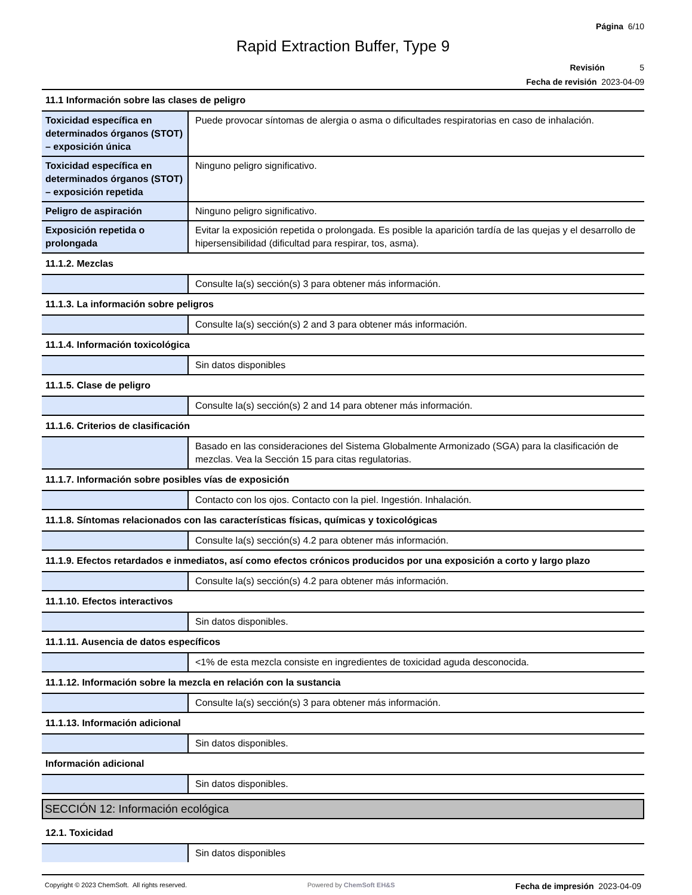Página 6/10
Rapid Extraction Buffer, Type 9
Revisión 5
Fecha de revisión 2023-04-09
| 11.1 Información sobre las clases de peligro | |
| Toxicidad específica en determinados órganos (STOT) – exposición única | Puede provocar síntomas de alergia o asma o dificultades respiratorias en caso de inhalación. |
| Toxicidad específica en determinados órganos (STOT) – exposición repetida | Ninguno peligro significativo. |
| Peligro de aspiración | Ninguno peligro significativo. |
| Exposición repetida o prolongada | Evitar la exposición repetida o prolongada. Es posible la aparición tardía de las quejas y el desarrollo de hipersensibilidad (dificultad para respirar, tos, asma). |
| 11.1.2. Mezclas | |
| | Consulte la(s) sección(s) 3 para obtener más información. |
| 11.1.3. La información sobre peligros | |
| | Consulte la(s) sección(s) 2 and 3 para obtener más información. |
| 11.1.4. Información toxicológica | |
| | Sin datos disponibles |
| 11.1.5. Clase de peligro | |
| | Consulte la(s) sección(s) 2 and 14 para obtener más información. |
| 11.1.6. Criterios de clasificación | |
| | Basado en las consideraciones del Sistema Globalmente Armonizado (SGA) para la clasificación de mezclas. Vea la Sección 15 para citas regulatorias. |
| 11.1.7. Información sobre posibles vías de exposición | |
| | Contacto con los ojos. Contacto con la piel. Ingestión. Inhalación. |
| 11.1.8. Síntomas relacionados con las características físicas, químicas y toxicológicas | |
| | Consulte la(s) sección(s) 4.2 para obtener más información. |
| 11.1.9. Efectos retardados e inmediatos, así como efectos crónicos producidos por una exposición a corto y largo plazo | |
| | Consulte la(s) sección(s) 4.2 para obtener más información. |
| 11.1.10. Efectos interactivos | |
| | Sin datos disponibles. |
| 11.1.11. Ausencia de datos específicos | |
| | <1% de esta mezcla consiste en ingredientes de toxicidad aguda desconocida. |
| 11.1.12. Información sobre la mezcla en relación con la sustancia | |
| | Consulte la(s) sección(s) 3 para obtener más información. |
| 11.1.13. Información adicional | |
| | Sin datos disponibles. |
| Información adicional | |
| | Sin datos disponibles. |
SECCIÓN 12: Información ecológica
| 12.1. Toxicidad | |
| | Sin datos disponibles |
Copyright © 2023 ChemSoft. All rights reserved. Powered by ChemSoft EH&S Fecha de impresión 2023-04-09